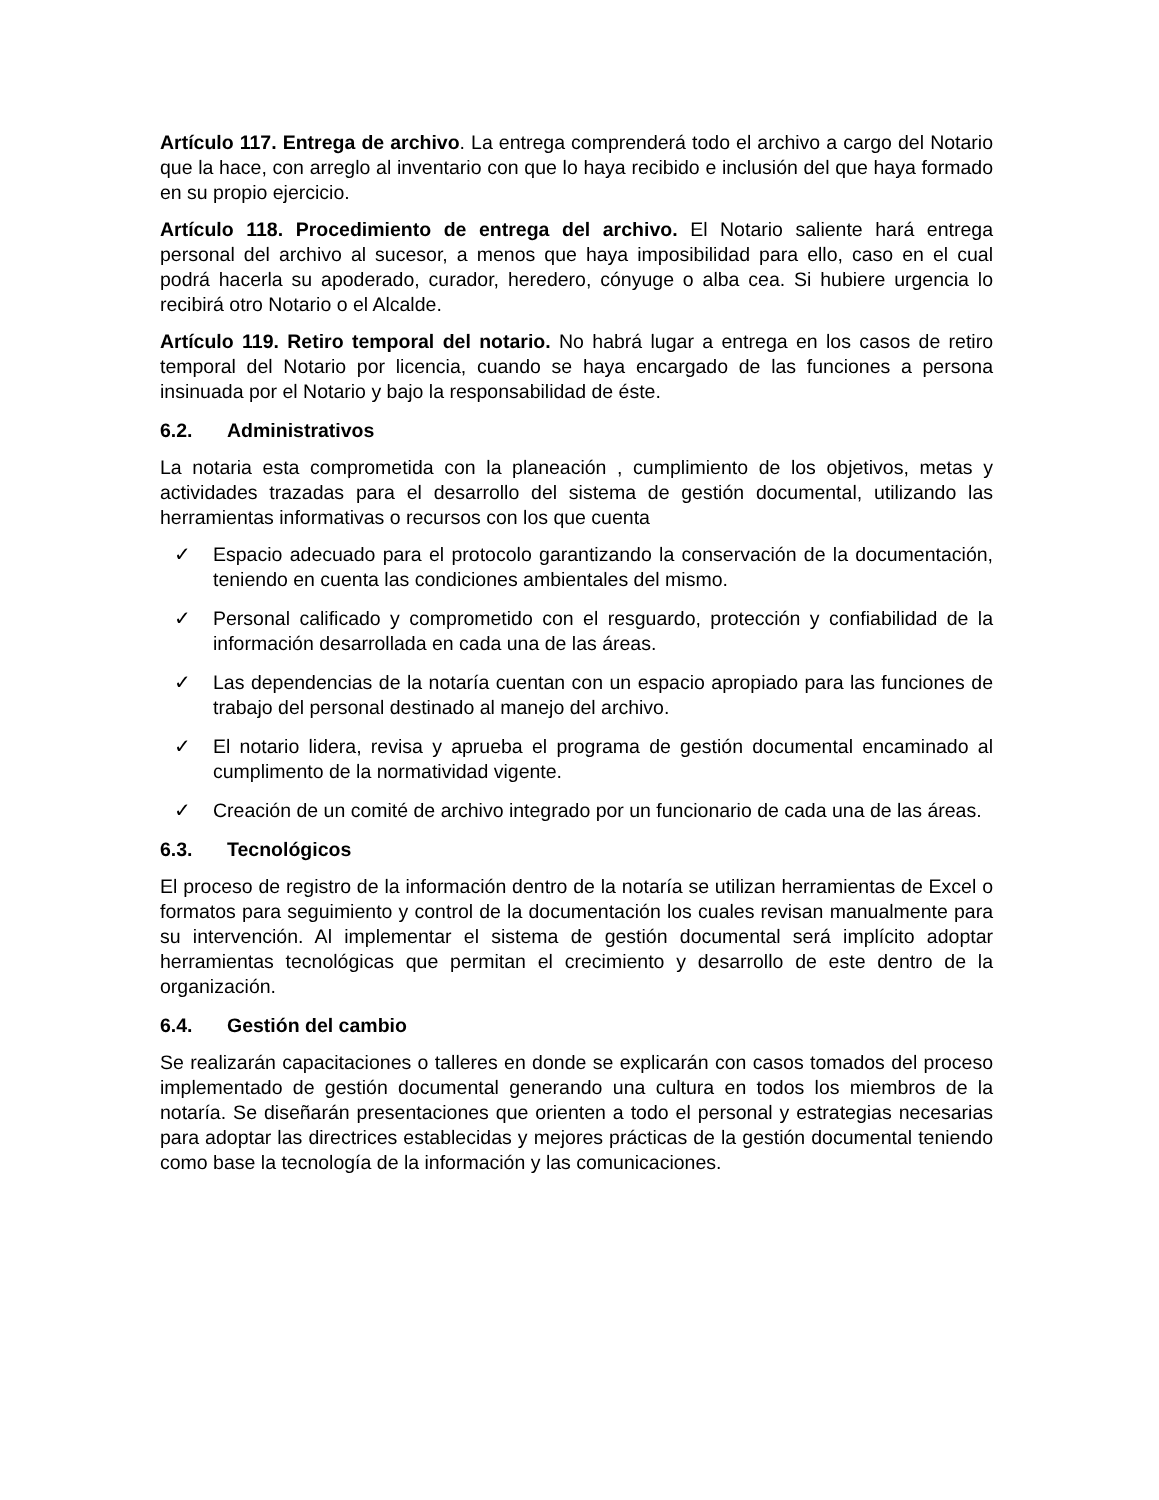Artículo 117. Entrega de archivo. La entrega comprenderá todo el archivo a cargo del Notario que la hace, con arreglo al inventario con que lo haya recibido e inclusión del que haya formado en su propio ejercicio.
Artículo 118. Procedimiento de entrega del archivo. El Notario saliente hará entrega personal del archivo al sucesor, a menos que haya imposibilidad para ello, caso en el cual podrá hacerla su apoderado, curador, heredero, cónyuge o alba cea. Si hubiere urgencia lo recibirá otro Notario o el Alcalde.
Artículo 119. Retiro temporal del notario. No habrá lugar a entrega en los casos de retiro temporal del Notario por licencia, cuando se haya encargado de las funciones a persona insinuada por el Notario y bajo la responsabilidad de éste.
6.2. Administrativos
La notaria esta comprometida con la planeación , cumplimiento de los objetivos, metas y actividades trazadas para el desarrollo del sistema de gestión documental, utilizando las herramientas informativas o recursos con los que cuenta
✓ Espacio adecuado para el protocolo garantizando la conservación de la documentación, teniendo en cuenta las condiciones ambientales del mismo.
✓ Personal calificado y comprometido con el resguardo, protección y confiabilidad de la información desarrollada en cada una de las áreas.
✓ Las dependencias de la notaría cuentan con un espacio apropiado para las funciones de trabajo del personal destinado al manejo del archivo.
✓ El notario lidera, revisa y aprueba el programa de gestión documental encaminado al cumplimento de la normatividad vigente.
✓ Creación de un comité de archivo integrado por un funcionario de cada una de las áreas.
6.3. Tecnológicos
El proceso de registro de la información dentro de la notaría se utilizan herramientas de Excel o formatos para seguimiento y control de la documentación los cuales revisan manualmente para su intervención. Al implementar el sistema de gestión documental será implícito adoptar herramientas tecnológicas que permitan el crecimiento y desarrollo de este dentro de la organización.
6.4. Gestión del cambio
Se realizarán capacitaciones o talleres en donde se explicarán con casos tomados del proceso implementado de gestión documental generando una cultura en todos los miembros de la notaría. Se diseñarán presentaciones que orienten a todo el personal y estrategias necesarias para adoptar las directrices establecidas y mejores prácticas de la gestión documental teniendo como base la tecnología de la información y las comunicaciones.